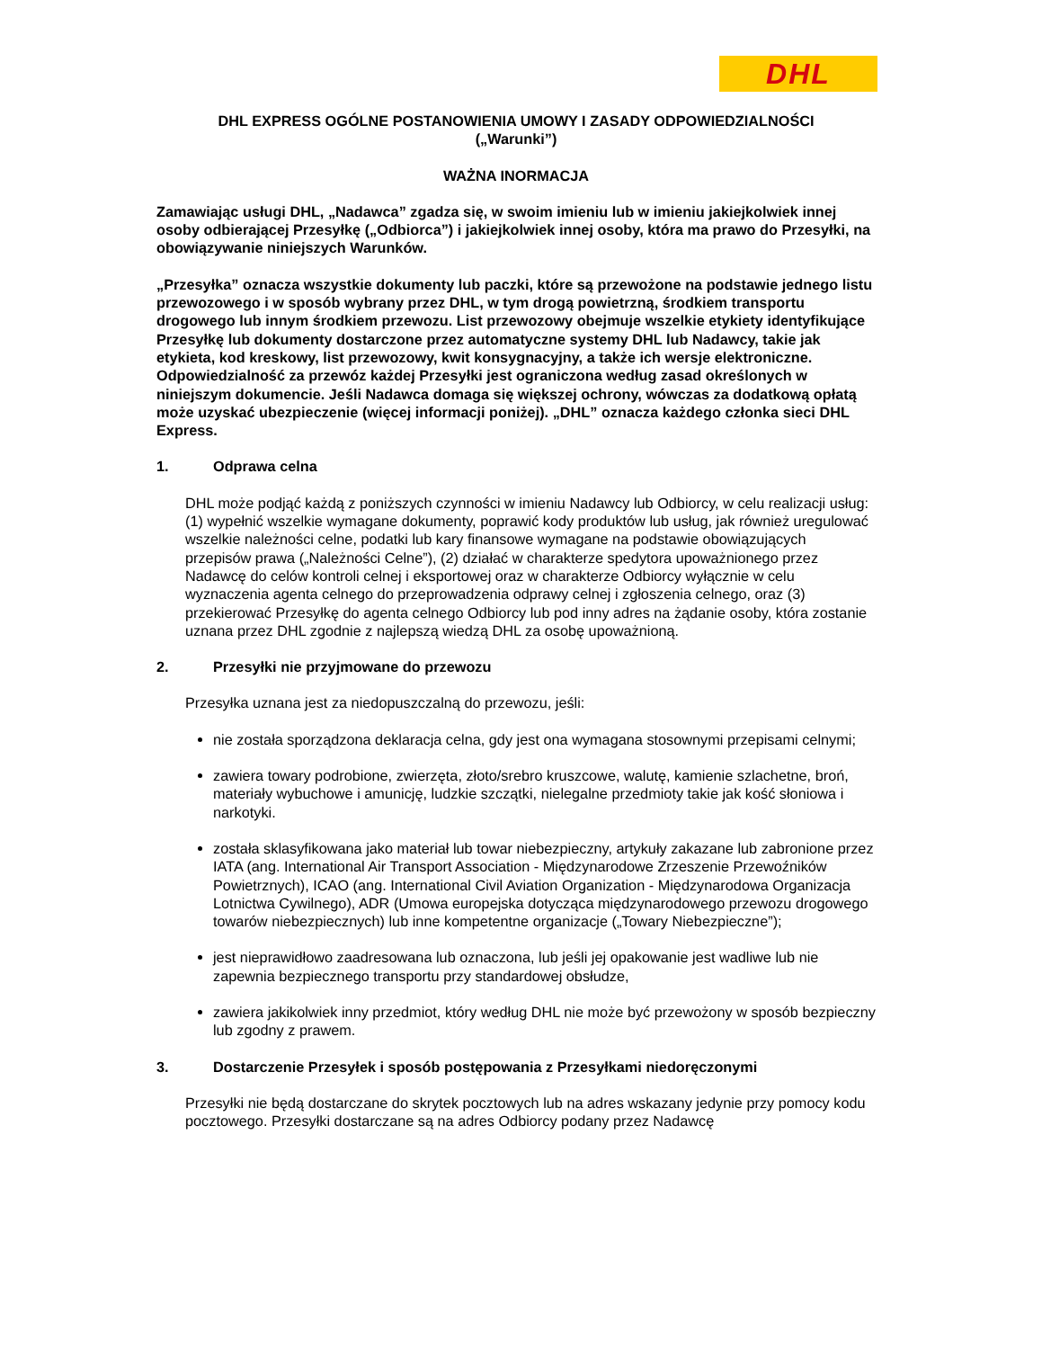DHL
DHL EXPRESS OGÓLNE POSTANOWIENIA UMOWY I ZASADY ODPOWIEDZIALNOŚCI
(„Warunki”)
WAŻNA INORMACJA
Zamawiając usługi DHL, „Nadawca” zgadza się, w swoim imieniu lub w imieniu jakiejkolwiek innej osoby odbierającej Przesyłkę („Odbiorca”) i jakiejkolwiek innej osoby, która ma prawo do Przesyłki, na obowiązywanie niniejszych Warunków.
„Przesyłka” oznacza wszystkie dokumenty lub paczki, które są przewożone na podstawie jednego listu przewozowego i w sposób wybrany przez DHL, w tym drogą powietrzną, środkiem transportu drogowego lub innym środkiem przewozu. List przewozowy obejmuje wszelkie etykiety identyfikujące Przesyłkę lub dokumenty dostarczone przez automatyczne systemy DHL lub Nadawcy, takie jak etykieta, kod kreskowy, list przewozowy, kwit konsygnacyjny, a także ich wersje elektroniczne. Odpowiedzialność za przewóz każdej Przesyłki jest ograniczona według zasad określonych w niniejszym dokumencie. Jeśli Nadawca domaga się większej ochrony, wówczas za dodatkową opłatą może uzyskać ubezpieczenie (więcej informacji poniżej). „DHL” oznacza każdego członka sieci DHL Express.
1. Odprawa celna
DHL może podjąć każdą z poniższych czynności w imieniu Nadawcy lub Odbiorcy, w celu realizacji usług: (1) wypełnić wszelkie wymagane dokumenty, poprawić kody produktów lub usług, jak również uregulować wszelkie należności celne, podatki lub kary finansowe wymagane na podstawie obowiązujących przepisów prawa („Należności Celne”), (2) działać w charakterze spedytora upoważnionego przez Nadawcę do celów kontroli celnej i eksportowej oraz w charakterze Odbiorcy wyłącznie w celu wyznaczenia agenta celnego do przeprowadzenia odprawy celnej i zgłoszenia celnego, oraz (3) przekierować Przesyłkę do agenta celnego Odbiorcy lub pod inny adres na żądanie osoby, która zostanie uznana przez DHL zgodnie z najlepszą wiedzą DHL za osobę upoważnioną.
2. Przesyłki nie przyjmowane do przewozu
Przesyłka uznana jest za niedopuszczalną do przewozu, jeśli:
nie została sporządzona deklaracja celna, gdy jest ona wymagana stosownymi przepisami celnymi;
zawiera towary podrobione, zwierzęta, złoto/srebro kruszcowe, walutę, kamienie szlachetne, broń, materiały wybuchowe i amunicję, ludzkie szczątki, nielegalne przedmioty takie jak kość słoniowa i narkotyki.
została sklasyfikowana jako materiał lub towar niebezpieczny, artykuły zakazane lub zabronione przez IATA (ang. International Air Transport Association - Międzynarodowe Zrzeszenie Przewoźników Powietrznych), ICAO (ang. International Civil Aviation Organization - Międzynarodowa Organizacja Lotnictwa Cywilnego), ADR (Umowa europejska dotycząca międzynarodowego przewozu drogowego towarów niebezpiecznych) lub inne kompetentne organizacje („Towary Niebezpieczne”);
jest nieprawidłowo zaadresowana lub oznaczona, lub jeśli jej opakowanie jest wadliwe lub nie zapewnia bezpiecznego transportu przy standardowej obsłudze,
zawiera jakikolwiek inny przedmiot, który według DHL nie może być przewożony w sposób bezpieczny lub zgodny z prawem.
3. Dostarczenie Przesyłek i sposób postępowania z Przesyłkami niedoręczonymi
Przesyłki nie będą dostarczane do skrytek pocztowych lub na adres wskazany jedynie przy pomocy kodu pocztowego. Przesyłki dostarczane są na adres Odbiorcy podany przez Nadawcę